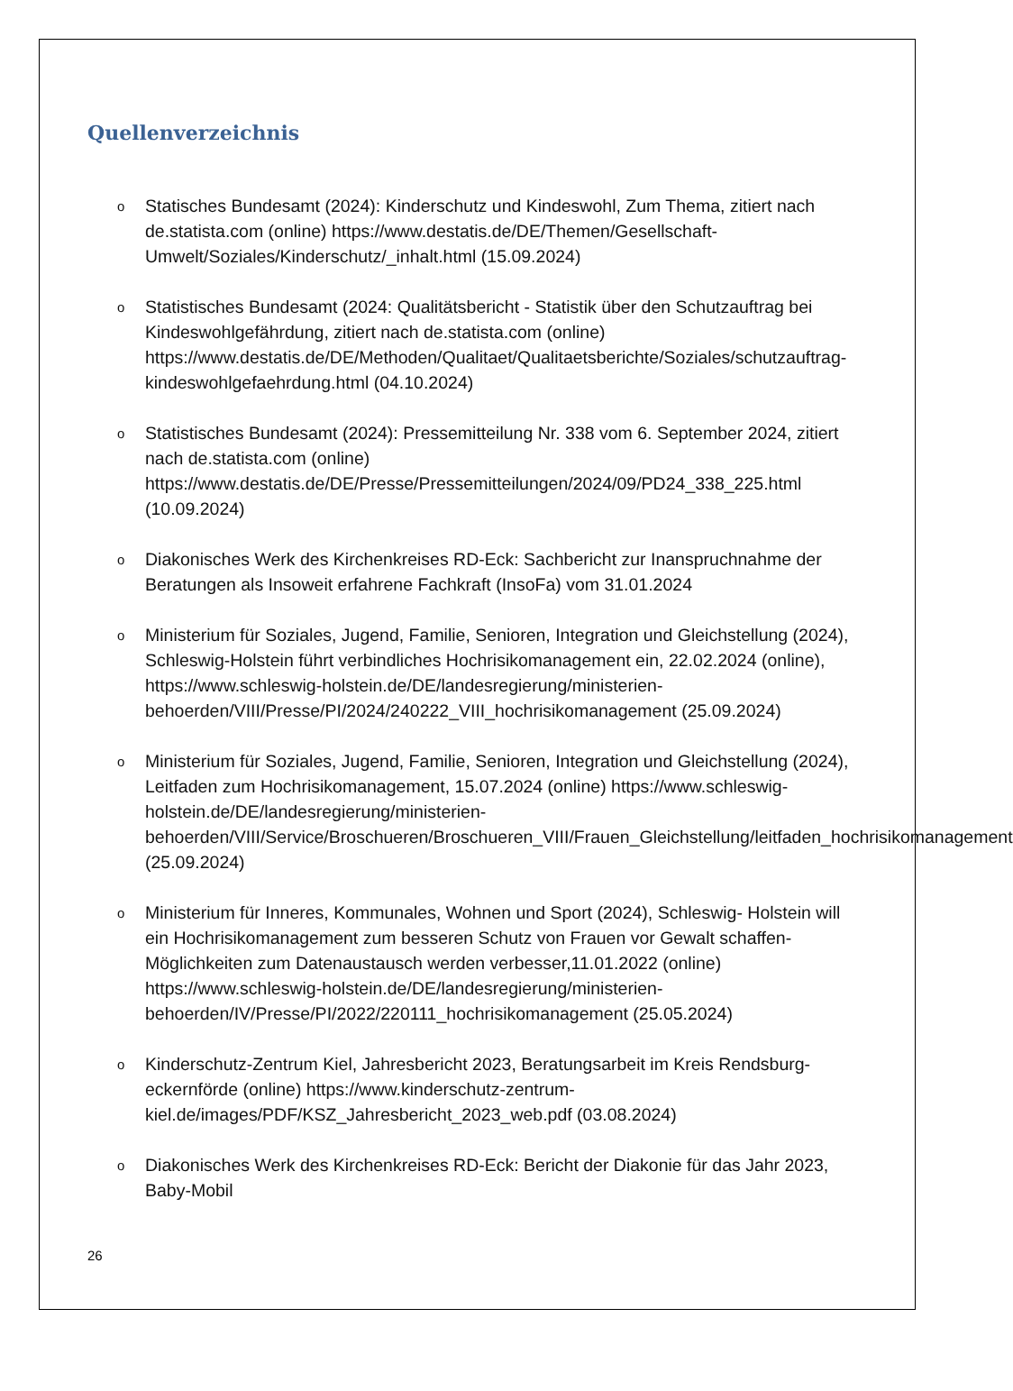Quellenverzeichnis
o Statisches Bundesamt (2024): Kinderschutz und Kindeswohl, Zum Thema, zitiert nach de.statista.com (online) https://www.destatis.de/DE/Themen/Gesellschaft-Umwelt/Soziales/Kinderschutz/_inhalt.html (15.09.2024)
o Statistisches Bundesamt (2024: Qualitätsbericht - Statistik über den Schutzauftrag bei Kindeswohlgefährdung, zitiert nach de.statista.com (online) https://www.destatis.de/DE/Methoden/Qualitaet/Qualitaetsberichte/Soziales/schutzauftrag-kindeswohlgefaehrdung.html (04.10.2024)
o Statistisches Bundesamt (2024): Pressemitteilung Nr. 338 vom 6. September 2024, zitiert nach de.statista.com (online) https://www.destatis.de/DE/Presse/Pressemitteilungen/2024/09/PD24_338_225.html (10.09.2024)
o Diakonisches Werk des Kirchenkreises RD-Eck: Sachbericht zur Inanspruchnahme der Beratungen als Insoweit erfahrene Fachkraft (InsoFa) vom 31.01.2024
o Ministerium für Soziales, Jugend, Familie, Senioren, Integration und Gleichstellung (2024), Schleswig-Holstein führt verbindliches Hochrisikomanagement ein, 22.02.2024 (online), https://www.schleswig-holstein.de/DE/landesregierung/ministerien-behoerden/VIII/Presse/PI/2024/240222_VIII_hochrisikomanagement (25.09.2024)
o Ministerium für Soziales, Jugend, Familie, Senioren, Integration und Gleichstellung (2024), Leitfaden zum Hochrisikomanagement, 15.07.2024 (online) https://www.schleswig-holstein.de/DE/landesregierung/ministerien-behoerden/VIII/Service/Broschueren/Broschueren_VIII/Frauen_Gleichstellung/leitfaden_hochrisikomanagement (25.09.2024)
o Ministerium für Inneres, Kommunales, Wohnen und Sport (2024), Schleswig- Holstein will ein Hochrisikomanagement zum besseren Schutz von Frauen vor Gewalt schaffen- Möglichkeiten zum Datenaustausch werden verbesser,11.01.2022 (online) https://www.schleswig-holstein.de/DE/landesregierung/ministerien-behoerden/IV/Presse/PI/2022/220111_hochrisikomanagement (25.05.2024)
o Kinderschutz-Zentrum Kiel, Jahresbericht 2023, Beratungsarbeit im Kreis Rendsburg-eckernförde (online) https://www.kinderschutz-zentrum-kiel.de/images/PDF/KSZ_Jahresbericht_2023_web.pdf (03.08.2024)
o Diakonisches Werk des Kirchenkreises RD-Eck: Bericht der Diakonie für das Jahr 2023, Baby-Mobil
26